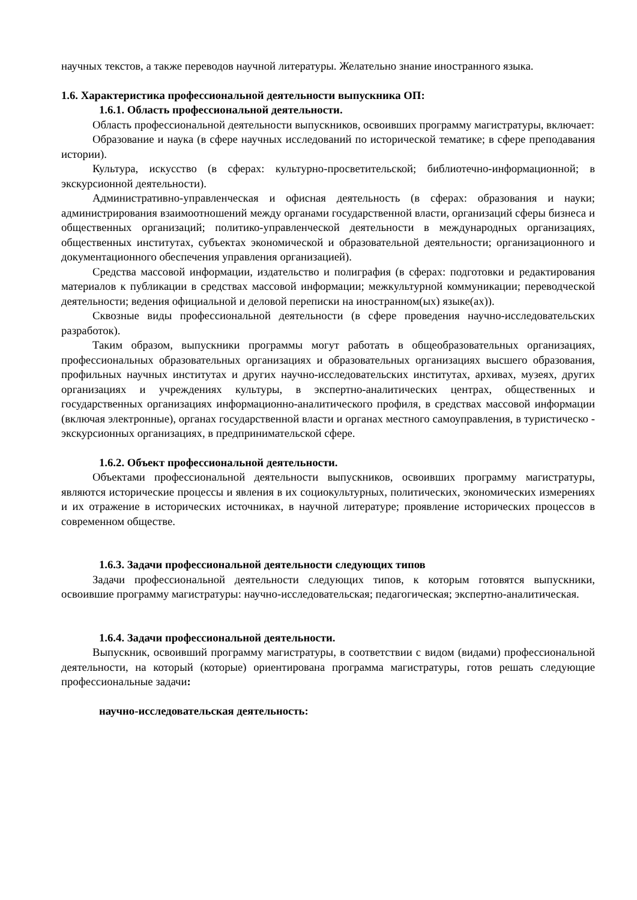научных текстов, а также переводов научной литературы. Желательно знание иностранного языка.
1.6. Характеристика профессиональной деятельности выпускника ОП:
1.6.1. Область профессиональной деятельности.
Область профессиональной деятельности выпускников, освоивших программу магистратуры, включает:
Образование и наука (в сфере научных исследований по исторической тематике; в сфере преподавания истории).
Культура, искусство (в сферах: культурно-просветительской; библиотечно-информационной; в экскурсионной деятельности).
Административно-управленческая и офисная деятельность (в сферах: образования и науки; администрирования взаимоотношений между органами государственной власти, организаций сферы бизнеса и общественных организаций; политико-управленческой деятельности в международных организациях, общественных институтах, субъектах экономической и образовательной деятельности; организационного и документационного обеспечения управления организацией).
Средства массовой информации, издательство и полиграфия (в сферах: подготовки и редактирования материалов к публикации в средствах массовой информации; межкультурной коммуникации; переводческой деятельности; ведения официальной и деловой переписки на иностранном(ых) языке(ах)).
Сквозные виды профессиональной деятельности (в сфере проведения научно-исследовательских разработок).
Таким образом, выпускники программы могут работать в общеобразовательных организациях, профессиональных образовательных организациях и образовательных организациях высшего образования, профильных научных институтах и других научно-исследовательских институтах, архивах, музеях, других организациях и учреждениях культуры, в экспертно-аналитических центрах, общественных и государственных организациях информационно-аналитического профиля, в средствах массовой информации (включая электронные), органах государственной власти и органах местного самоуправления, в туристическо - экскурсионных организациях, в предпринимательской сфере.
1.6.2. Объект профессиональной деятельности.
Объектами профессиональной деятельности выпускников, освоивших программу магистратуры, являются исторические процессы и явления в их социокультурных, политических, экономических измерениях и их отражение в исторических источниках, в научной литературе; проявление исторических процессов в современном обществе.
1.6.3. Задачи профессиональной деятельности следующих типов
Задачи профессиональной деятельности следующих типов, к которым готовятся выпускники, освоившие программу магистратуры: научно-исследовательская; педагогическая; экспертно-аналитическая.
1.6.4. Задачи профессиональной деятельности.
Выпускник, освоивший программу магистратуры, в соответствии с видом (видами) профессиональной деятельности, на который (которые) ориентирована программа магистратуры, готов решать следующие профессиональные задачи:
научно-исследовательская деятельность: